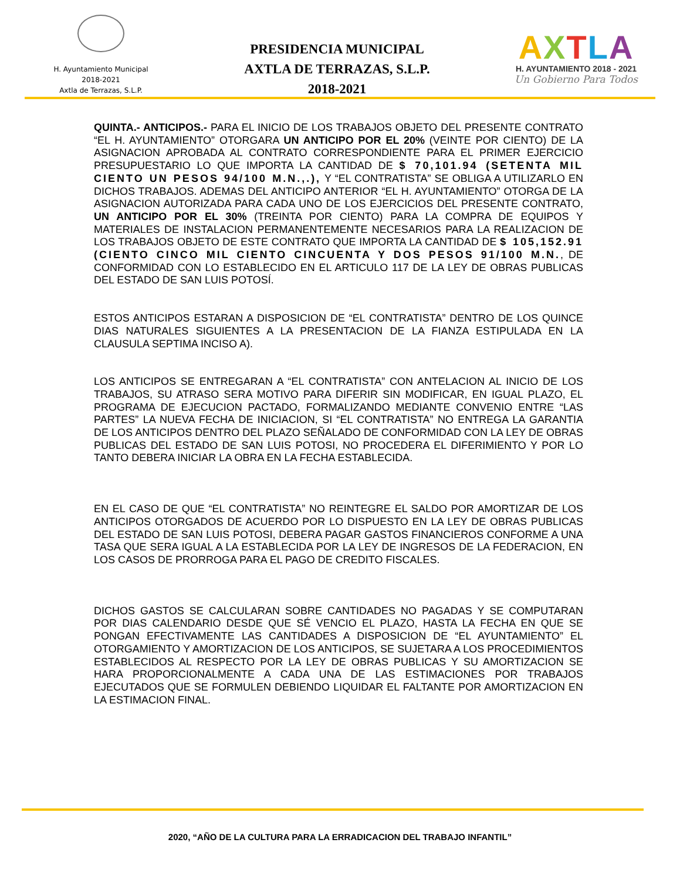H. Ayuntamiento Municipal
2018-2021
Axtla de Terrazas, S.L.P.
PRESIDENCIA MUNICIPAL
AXTLA DE TERRAZAS, S.L.P.
2018-2021
AXTLA
H. AYUNTAMIENTO 2018 - 2021
Un Gobierno Para Todos
QUINTA.- ANTICIPOS.- PARA EL INICIO DE LOS TRABAJOS OBJETO DEL PRESENTE CONTRATO “EL H. AYUNTAMIENTO” OTORGARA UN ANTICIPO POR EL 20% (VEINTE POR CIENTO) DE LA ASIGNACION APROBADA AL CONTRATO CORRESPONDIENTE PARA EL PRIMER EJERCICIO PRESUPUESTARIO LO QUE IMPORTA LA CANTIDAD DE $ 70,101.94 (SETENTA MIL CIENTO UN PESOS 94/100 M.N.,.), Y “EL CONTRATISTA” SE OBLIGA A UTILIZARLO EN DICHOS TRABAJOS. ADEMAS DEL ANTICIPO ANTERIOR “EL H. AYUNTAMIENTO” OTORGA DE LA ASIGNACION AUTORIZADA PARA CADA UNO DE LOS EJERCICIOS DEL PRESENTE CONTRATO, UN ANTICIPO POR EL 30% (TREINTA POR CIENTO) PARA LA COMPRA DE EQUIPOS Y MATERIALES DE INSTALACION PERMANENTEMENTE NECESARIOS PARA LA REALIZACION DE LOS TRABAJOS OBJETO DE ESTE CONTRATO QUE IMPORTA LA CANTIDAD DE $ 105,152.91 (CIENTO CINCO MIL CIENTO CINCUENTA Y DOS PESOS 91/100 M.N., DE CONFORMIDAD CON LO ESTABLECIDO EN EL ARTICULO 117 DE LA LEY DE OBRAS PUBLICAS DEL ESTADO DE SAN LUIS POTOSÍ.
ESTOS ANTICIPOS ESTARAN A DISPOSICION DE “EL CONTRATISTA” DENTRO DE LOS QUINCE DIAS NATURALES SIGUIENTES A LA PRESENTACION DE LA FIANZA ESTIPULADA EN LA CLAUSULA SEPTIMA INCISO A).
LOS ANTICIPOS SE ENTREGARAN A “EL CONTRATISTA” CON ANTELACION AL INICIO DE LOS TRABAJOS, SU ATRASO SERA MOTIVO PARA DIFERIR SIN MODIFICAR, EN IGUAL PLAZO, EL PROGRAMA DE EJECUCION PACTADO, FORMALIZANDO MEDIANTE CONVENIO ENTRE “LAS PARTES” LA NUEVA FECHA DE INICIACION, SI “EL CONTRATISTA” NO ENTREGA LA GARANTIA DE LOS ANTICIPOS DENTRO DEL PLAZO SEÑALADO DE CONFORMIDAD CON LA LEY DE OBRAS PUBLICAS DEL ESTADO DE SAN LUIS POTOSI, NO PROCEDERA EL DIFERIMIENTO Y POR LO TANTO DEBERA INICIAR LA OBRA EN LA FECHA ESTABLECIDA.
EN EL CASO DE QUE “EL CONTRATISTA” NO REINTEGRE EL SALDO POR AMORTIZAR DE LOS ANTICIPOS OTORGADOS DE ACUERDO POR LO DISPUESTO EN LA LEY DE OBRAS PUBLICAS DEL ESTADO DE SAN LUIS POTOSI, DEBERA PAGAR GASTOS FINANCIEROS CONFORME A UNA TASA QUE SERA IGUAL A LA ESTABLECIDA POR LA LEY DE INGRESOS DE LA FEDERACION, EN LOS CASOS DE PRORROGA PARA EL PAGO DE CREDITO FISCALES.
DICHOS GASTOS SE CALCULARAN SOBRE CANTIDADES NO PAGADAS Y SE COMPUTARAN POR DIAS CALENDARIO DESDE QUE SÉ VENCIO EL PLAZO, HASTA LA FECHA EN QUE SE PONGAN EFECTIVAMENTE LAS CANTIDADES A DISPOSICION DE “EL AYUNTAMIENTO” EL OTORGAMIENTO Y AMORTIZACION DE LOS ANTICIPOS, SE SUJETARA A LOS PROCEDIMIENTOS ESTABLECIDOS AL RESPECTO POR LA LEY DE OBRAS PUBLICAS Y SU AMORTIZACION SE HARA PROPORCIONALMENTE A CADA UNA DE LAS ESTIMACIONES POR TRABAJOS EJECUTADOS QUE SE FORMULEN DEBIENDO LIQUIDAR EL FALTANTE POR AMORTIZACION EN LA ESTIMACION FINAL.
2020, “AÑO DE LA CULTURA PARA LA ERRADICACION DEL TRABAJO INFANTIL”